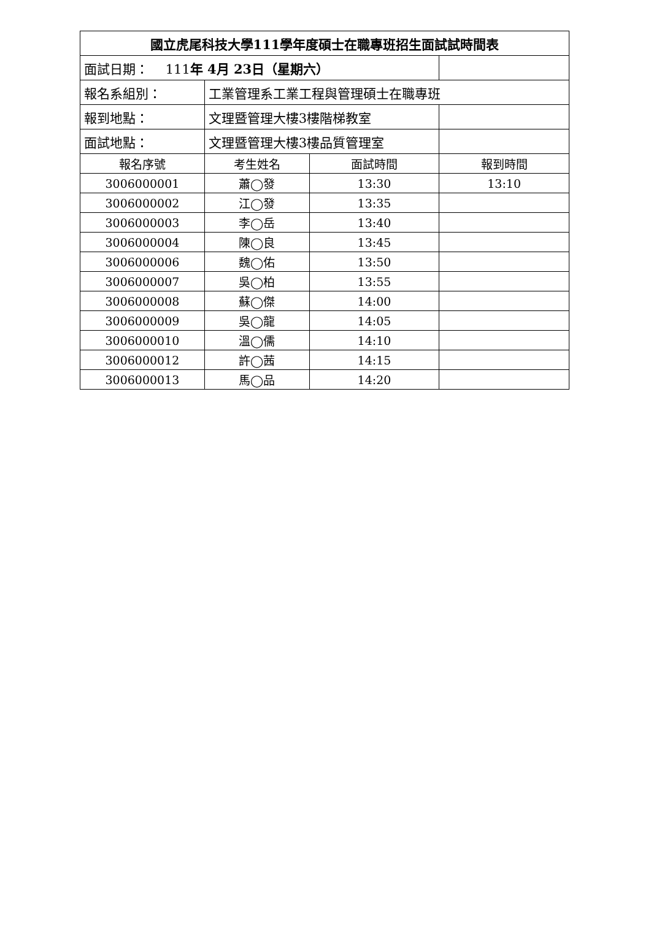| 國立虎尾科技大學111學年度碩士在職專班招生面試試時間表 | | | |
| 面試日期： 111 年 4月 23日（星期六） | | | |
| 報名系組別： | 工業管理系工業工程與管理碩士在職專班 | | |
| 報到地點： | 文理暨管理大樓3樓階梯教室 | | |
| 面試地點： | 文理暨管理大樓3樓品質管理室 | | |
| 報名序號 | 考生姓名 | 面試時間 | 報到時間 |
| 3006000001 | 蕭◯發 | 13:30 | 13:10 |
| 3006000002 | 江◯發 | 13:35 | |
| 3006000003 | 李◯岳 | 13:40 | |
| 3006000004 | 陳◯良 | 13:45 | |
| 3006000006 | 魏◯佑 | 13:50 | |
| 3006000007 | 吳◯柏 | 13:55 | |
| 3006000008 | 蘇◯傑 | 14:00 | |
| 3006000009 | 吳◯龍 | 14:05 | |
| 3006000010 | 溫◯儒 | 14:10 | |
| 3006000012 | 許◯茜 | 14:15 | |
| 3006000013 | 馬◯品 | 14:20 | |